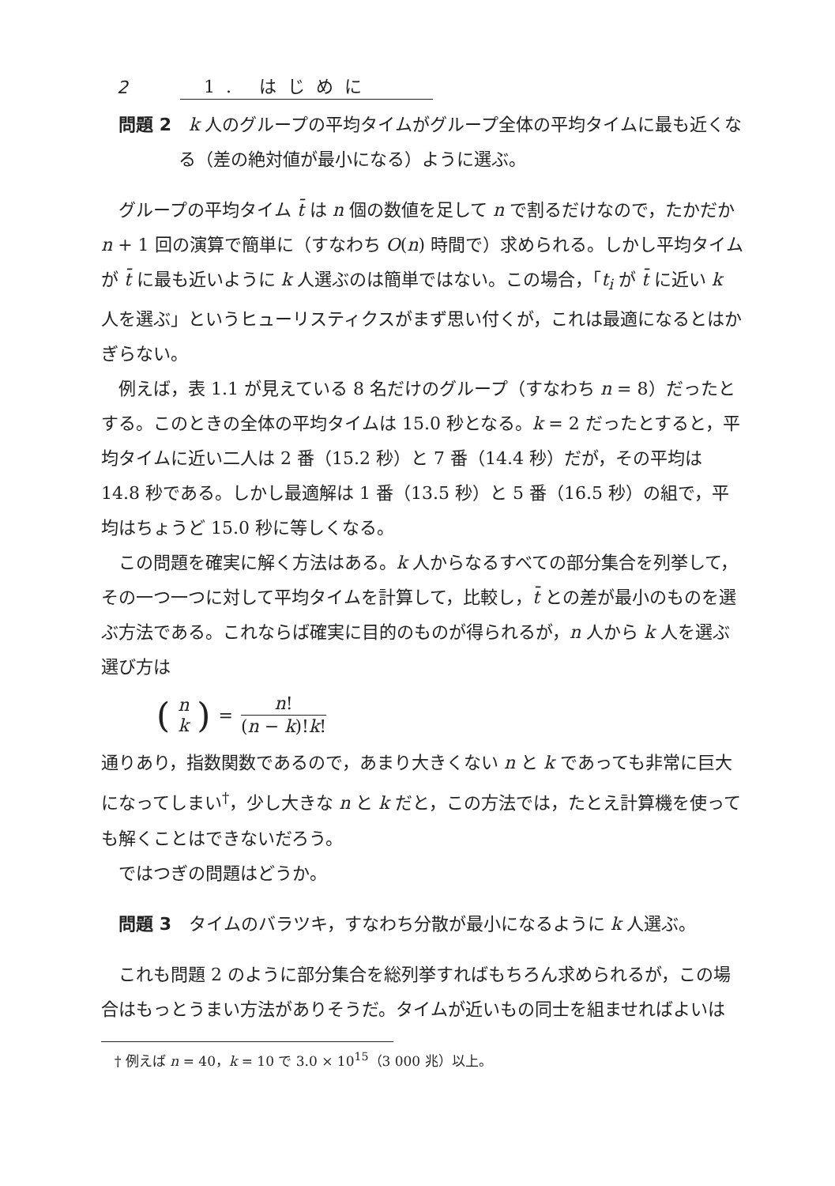2 1. はじめに
問題 2　k 人のグループの平均タイムがグループ全体の平均タイムに最も近くなる（差の絶対値が最小になる）ように選ぶ。
グループの平均タイム t̄ は n 個の数値を足して n で割るだけなので，たかだか n + 1 回の演算で簡単に（すなわち O(n) 時間で）求められる。しかし平均タイムが t̄ に最も近いように k 人選ぶのは簡単ではない。この場合，「t<sub>i</sub> が t̄ に近い k 人を選ぶ」というヒューリスティクスがまず思い付くが，これは最適になるとはかぎらない。
例えば，表 1.1 が見えている 8 名だけのグループ（すなわち n = 8）だったとする。このときの全体の平均タイムは 15.0 秒となる。k = 2 だったとすると，平均タイムに近い二人は 2 番（15.2 秒）と 7 番（14.4 秒）だが，その平均は 14.8 秒である。しかし最適解は 1 番（13.5 秒）と 5 番（16.5 秒）の組で，平均はちょうど 15.0 秒に等しくなる。
この問題を確実に解く方法はある。k 人からなるすべての部分集合を列挙して，その一つ一つに対して平均タイムを計算して，比較し，t̄ との差が最小のものを選ぶ方法である。これならば確実に目的のものが得られるが，n 人から k 人を選ぶ選び方は
(n k) = n! (n − k)!k!
通りあり，指数関数であるので，あまり大きくない n と k であっても非常に巨大になってしまい<sup>†</sup>，少し大きな n と k だと，この方法では，たとえ計算機を使っても解くことはできないだろう。
ではつぎの問題はどうか。
問題 3　タイムのバラツキ，すなわち分散が最小になるように k 人選ぶ。
これも問題 2 のように部分集合を総列挙すればもちろん求められるが，この場合はもっとうまい方法がありそうだ。タイムが近いもの同士を組ませればよいは
　† 例えば n = 40，k = 10 で 3.0 × 10<sup>15</sup>（3 000 兆）以上。